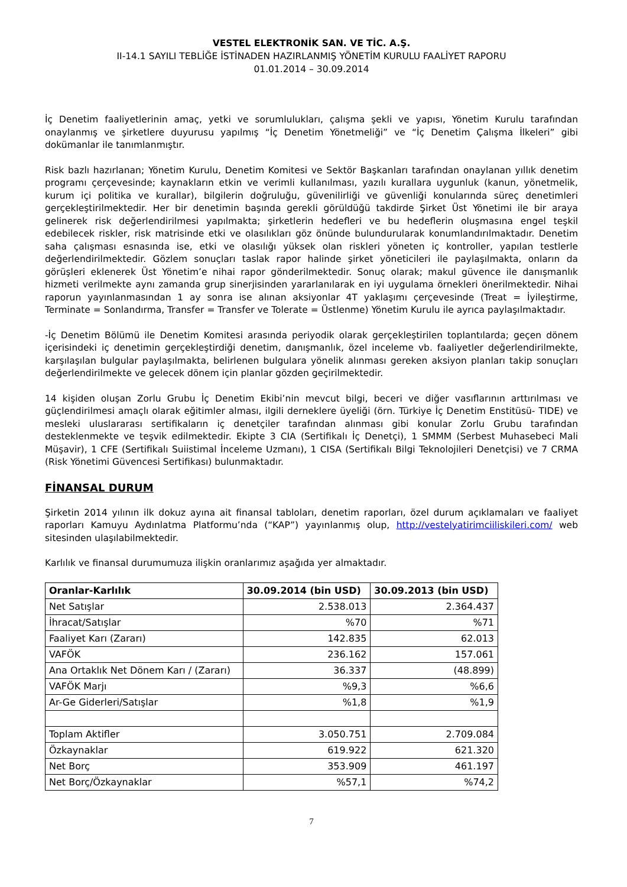VESTEL ELEKTRONİK SAN. VE TİC. A.Ş.
II-14.1 SAYILI TEBLİĞE İSTİNADEN HAZIRLANMIŞ YÖNETİM KURULU FAALİYET RAPORU
01.01.2014 – 30.09.2014
İç Denetim faaliyetlerinin amaç, yetki ve sorumlulukları, çalışma şekli ve yapısı, Yönetim Kurulu tarafından onaylanmış ve şirketlere duyurusu yapılmış “İç Denetim Yönetmeliği” ve “İç Denetim Çalışma İlkeleri” gibi dokümanlar ile tanımlanmıştır.
Risk bazlı hazırlanan; Yönetim Kurulu, Denetim Komitesi ve Sektör Başkanları tarafından onaylanan yıllık denetim programı çerçevesinde; kaynakların etkin ve verimli kullanılması, yazılı kurallara uygunluk (kanun, yönetmelik, kurum içi politika ve kurallar), bilgilerin doğruluğu, güvenilirliği ve güvenliği konularında süreç denetimleri gerçekleştirilmektedir. Her bir denetimin başında gerekli görüldüğü takdirde Şirket Üst Yönetimi ile bir araya gelinerek risk değerlendirilmesi yapılmakta; şirketlerin hedefleri ve bu hedeflerin oluşmasına engel teşkil edebilecek riskler, risk matrisinde etki ve olasılıkları göz önünde bulundurularak konumlandırılmaktadır. Denetim saha çalışması esnasında ise, etki ve olasılığı yüksek olan riskleri yöneten iç kontroller, yapılan testlerle değerlendirilmektedir. Gözlem sonuçları taslak rapor halinde şirket yöneticileri ile paylaşılmakta, onların da görüşleri eklenerek Üst Yönetim’e nihai rapor gönderilmektedir. Sonuç olarak; makul güvence ile danışmanlık hizmeti verilmekte aynı zamanda grup sinerjisinden yararlanılarak en iyi uygulama örnekleri önerilmektedir. Nihai raporun yayınlanmasından 1 ay sonra ise alınan aksiyonlar 4T yaklaşımı çerçevesinde (Treat = İyileştirme, Terminate = Sonlandırma, Transfer = Transfer ve Tolerate = Üstlenme) Yönetim Kurulu ile ayrıca paylaşılmaktadır.
-İç Denetim Bölümü ile Denetim Komitesi arasında periyodik olarak gerçekleştirilen toplantılarda; geçen dönem içerisindeki iç denetimin gerçekleştirdiği denetim, danışmanlık, özel inceleme vb. faaliyetler değerlendirilmekte, karşılaşılan bulgular paylaşılmakta, belirlenen bulgulara yönelik alınması gereken aksiyon planları takip sonuçları değerlendirilmekte ve gelecek dönem için planlar gözden geçirilmektedir.
14 kişiden oluşan Zorlu Grubu İç Denetim Ekibi’nin mevcut bilgi, beceri ve diğer vasıflarının arttırılması ve güçlendirilmesi amaçlı olarak eğitimler alması, ilgili derneklere üyeliği (örn. Türkiye İç Denetim Enstitüsü- TIDE) ve mesleki uluslararası sertifikaların iç denetçiler tarafından alınması gibi konular Zorlu Grubu tarafından desteklenmekte ve teşvik edilmektedir. Ekipte 3 CIA (Sertifikalı İç Denetçi), 1 SMMM (Serbest Muhasebeci Mali Müşavir), 1 CFE (Sertifikalı Suiistimal İnceleme Uzmanı), 1 CISA (Sertifikalı Bilgi Teknolojileri Denetçisi) ve 7 CRMA (Risk Yönetimi Güvencesi Sertifikası) bulunmaktadır.
FİNANSAL DURUM
Şirketin 2014 yılının ilk dokuz ayına ait finansal tabloları, denetim raporları, özel durum açıklamaları ve faaliyet raporları Kamuyu Aydınlatma Platformu’nda (“KAP”) yayınlanmış olup, http://vestelyatirimciiliskileri.com/ web sitesinden ulaşılabilmektedir.
Karlılık ve finansal durumumuza ilişkin oranlarımız aşağıda yer almaktadır.
| Oranlar-Karlılık | 30.09.2014 (bin USD) | 30.09.2013 (bin USD) |
| --- | --- | --- |
| Net Satışlar | 2.538.013 | 2.364.437 |
| İhracat/Satışlar | %70 | %71 |
| Faaliyet Karı (Zararı) | 142.835 | 62.013 |
| VAFÖK | 236.162 | 157.061 |
| Ana Ortaklık Net Dönem Karı / (Zararı) | 36.337 | (48.899) |
| VAFÖK Marjı | %9,3 | %6,6 |
| Ar-Ge Giderleri/Satışlar | %1,8 | %1,9 |
| Toplam Aktifler | 3.050.751 | 2.709.084 |
| Özkaynaklar | 619.922 | 621.320 |
| Net Borç | 353.909 | 461.197 |
| Net Borç/Özkaynaklar | %57,1 | %74,2 |
7